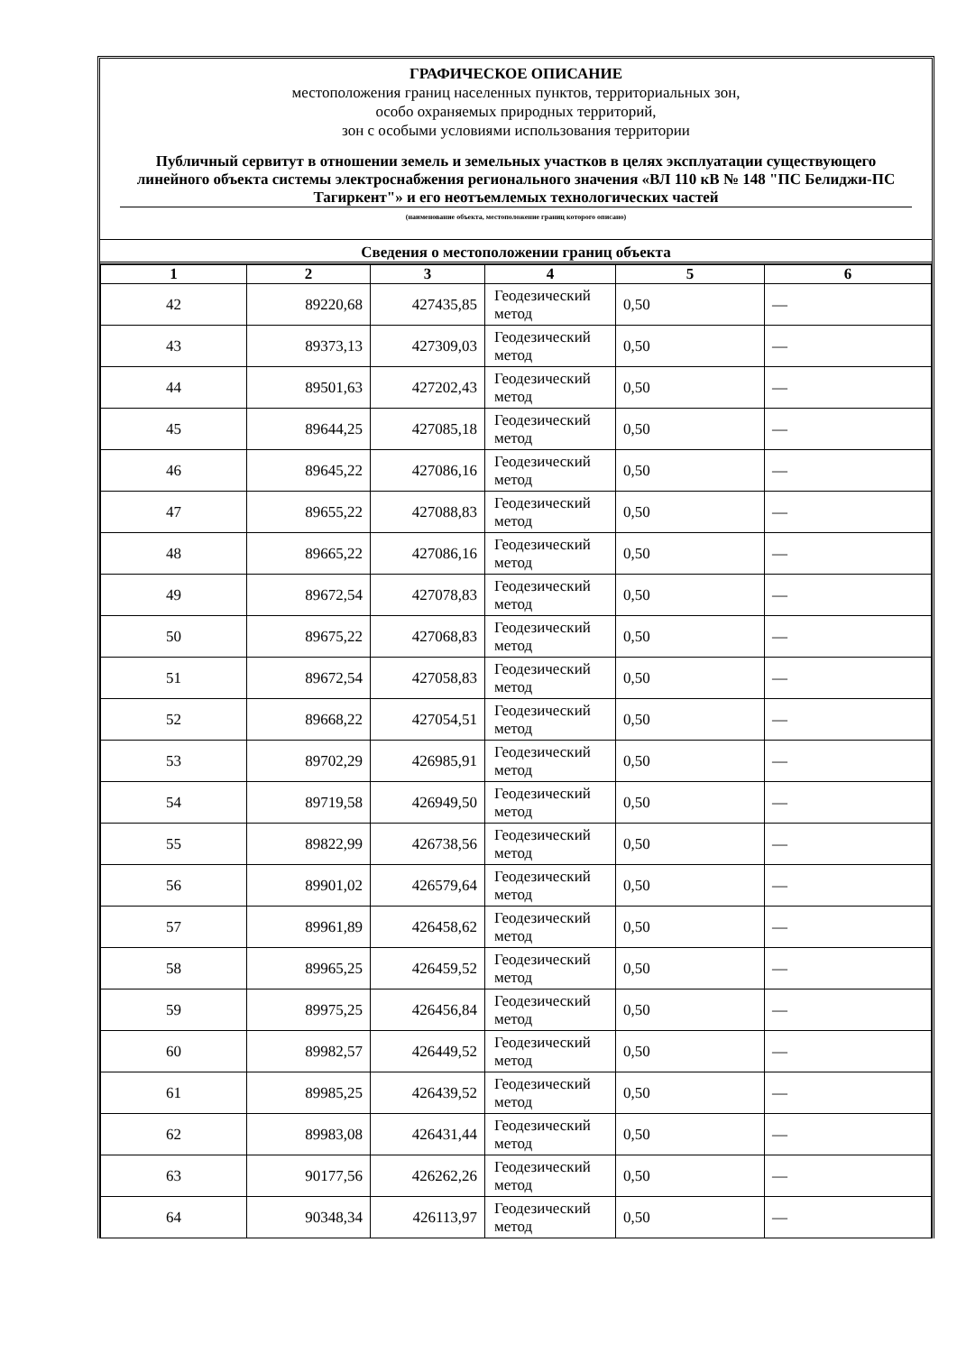ГРАФИЧЕСКОЕ ОПИСАНИЕ
местоположения границ населенных пунктов, территориальных зон,
особо охраняемых природных территорий,
зон с особыми условиями использования территории
Публичный сервитут в отношении земель и земельных участков в целях эксплуатации существующего линейного объекта системы электроснабжения регионального значения «ВЛ 110 кВ № 148 "ПС Белиджи-ПС Тагиркент"» и его неотъемлемых технологических частей
(наименование объекта, местоположение границ которого описано)
Сведения о местоположении границ объекта
| 1 | 2 | 3 | 4 | 5 | 6 |
| --- | --- | --- | --- | --- | --- |
| 42 | 89220,68 | 427435,85 | Геодезический метод | 0,50 | — |
| 43 | 89373,13 | 427309,03 | Геодезический метод | 0,50 | — |
| 44 | 89501,63 | 427202,43 | Геодезический метод | 0,50 | — |
| 45 | 89644,25 | 427085,18 | Геодезический метод | 0,50 | — |
| 46 | 89645,22 | 427086,16 | Геодезический метод | 0,50 | — |
| 47 | 89655,22 | 427088,83 | Геодезический метод | 0,50 | — |
| 48 | 89665,22 | 427086,16 | Геодезический метод | 0,50 | — |
| 49 | 89672,54 | 427078,83 | Геодезический метод | 0,50 | — |
| 50 | 89675,22 | 427068,83 | Геодезический метод | 0,50 | — |
| 51 | 89672,54 | 427058,83 | Геодезический метод | 0,50 | — |
| 52 | 89668,22 | 427054,51 | Геодезический метод | 0,50 | — |
| 53 | 89702,29 | 426985,91 | Геодезический метод | 0,50 | — |
| 54 | 89719,58 | 426949,50 | Геодезический метод | 0,50 | — |
| 55 | 89822,99 | 426738,56 | Геодезический метод | 0,50 | — |
| 56 | 89901,02 | 426579,64 | Геодезический метод | 0,50 | — |
| 57 | 89961,89 | 426458,62 | Геодезический метод | 0,50 | — |
| 58 | 89965,25 | 426459,52 | Геодезический метод | 0,50 | — |
| 59 | 89975,25 | 426456,84 | Геодезический метод | 0,50 | — |
| 60 | 89982,57 | 426449,52 | Геодезический метод | 0,50 | — |
| 61 | 89985,25 | 426439,52 | Геодезический метод | 0,50 | — |
| 62 | 89983,08 | 426431,44 | Геодезический метод | 0,50 | — |
| 63 | 90177,56 | 426262,26 | Геодезический метод | 0,50 | — |
| 64 | 90348,34 | 426113,97 | Геодезический метод | 0,50 | — |